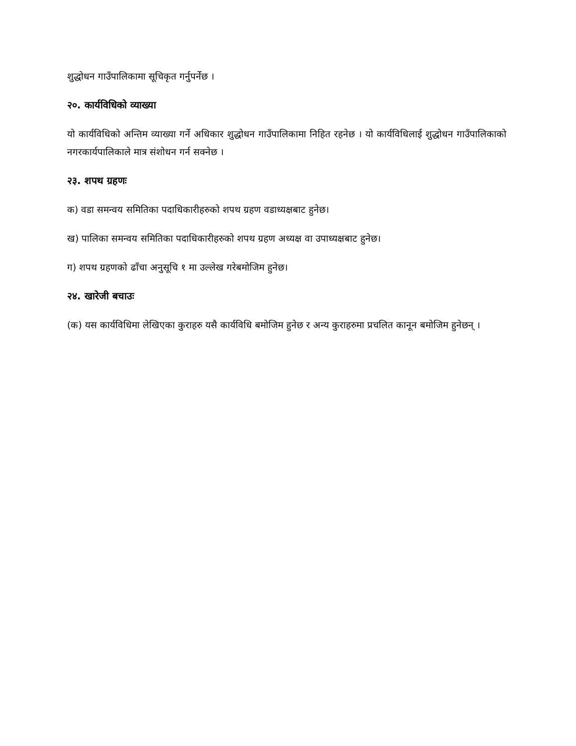शुद्धोधन गाउँपालिकामा सूचिकृत गर्नुपर्नेछ ।
२०. कार्यविधिको व्याख्या
यो कार्यविधिको अन्तिम व्याख्या गर्ने अधिकार शुद्धोधन गाउँपालिकामा निहित रहनेछ । यो कार्यविधिलाई शुद्धोधन गाउँपालिकाको नगरकार्यपालिकाले मात्र संशोधन गर्न सक्नेछ ।
२३. शपथ ग्रहणः
क) वडा समन्वय समितिका पदाधिकारीहरुको शपथ ग्रहण वडाध्यक्षबाट हुनेछ।
ख) पालिका समन्वय समितिका पदाधिकारीहरुको शपथ ग्रहण अध्यक्ष वा उपाध्यक्षबाट हुनेछ।
ग) शपथ ग्रहणको ढाँचा अनुसूचि १ मा उल्लेख गरेबमोजिम हुनेछ।
२४. खारेजी बचाउः
(क) यस कार्यविधिमा लेखिएका कुराहरु यसै कार्यविधि बमोजिम हुनेछ र अन्य कुराहरुमा प्रचलित कानून बमोजिम हुनेछन् ।